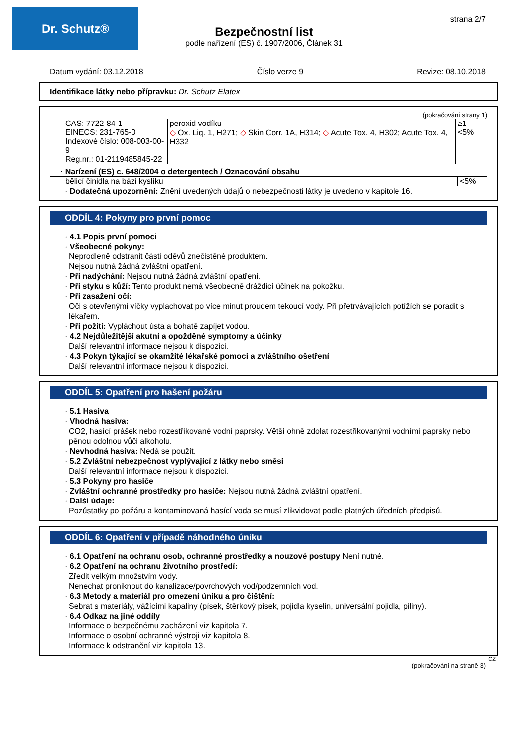Dr. Schutz® strana 2/7
Bezpečnostní list
podle nařízení (ES) č. 1907/2006, Článek 31
Datum vydání: 03.12.2018 Číslo verze 9 Revize: 08.10.2018
Identifikace látky nebo přípravku: Dr. Schutz Elatex
(pokračování strany 1)
| CAS: 7722-84-1 EINECS: 231-765-0 Indexové číslo: 008-003-00-9 Reg.nr.: 01-2119485845-22 | peroxid vodíku ◇ Ox. Liq. 1, H271; ◇ Skin Corr. 1A, H314; ◇ Acute Tox. 4, H302; Acute Tox. 4, H332 | ≥1-<5% |
| · Narízení (ES) c. 648/2004 o detergentech / Oznacování obsahu | |
| bělicí činidla na bázi kyslíku | <5% |
· Dodatečná upozornění: Znění uvedených údajů o nebezpečnosti látky je uvedeno v kapitole 16.
ODDÍL 4: Pokyny pro první pomoc
· 4.1 Popis první pomoci
· Všeobecné pokyny:
Neprodleně odstranit části oděvů znečistěné produktem.
Nejsou nutná žádná zvláštní opatření.
· Při nadýchání: Nejsou nutná žádná zvláštní opatření.
· Při styku s kůží: Tento produkt nemá všeobecně dráždicí účinek na pokožku.
· Při zasažení očí:
Oči s otevřenými víčky vyplachovat po více minut proudem tekoucí vody. Při přetrvávajících potížích se poradit s lékařem.
· Při požití: Vypláchout ústa a bohatě zapíjet vodou.
· 4.2 Nejdůležitější akutní a opožděné symptomy a účinky
Další relevantní informace nejsou k dispozici.
· 4.3 Pokyn týkající se okamžité lékařské pomoci a zvláštního ošetření
Další relevantní informace nejsou k dispozici.
ODDÍL 5: Opatření pro hašení požáru
· 5.1 Hasiva
· Vhodná hasiva:
CO2, hasící prášek nebo rozestřikované vodní paprsky. Větší ohně zdolat rozestřikovanými vodními paprsky nebo pěnou odolnou vůči alkoholu.
· Nevhodná hasiva: Nedá se použít.
· 5.2 Zvláštní nebezpečnost vyplývající z látky nebo směsi
Další relevantní informace nejsou k dispozici.
· 5.3 Pokyny pro hasiče
· Zvláštní ochranné prostředky pro hasiče: Nejsou nutná žádná zvláštní opatření.
· Další údaje:
Pozůstatky po požáru a kontaminovaná hasící voda se musí zlikvidovat podle platných úředních předpisů.
ODDÍL 6: Opatření v případě náhodného úniku
· 6.1 Opatření na ochranu osob, ochranné prostředky a nouzové postupy Není nutné.
· 6.2 Opatření na ochranu životního prostředí:
Zředit velkým množstvím vody.
Nenechat proniknout do kanalizace/povrchových vod/podzemních vod.
· 6.3 Metody a materiál pro omezení úniku a pro čištění:
Sebrat s materiály, vážícími kapaliny (písek, štěrkový písek, pojidla kyselin, universální pojidla, piliny).
· 6.4 Odkaz na jiné oddíly
Informace o bezpečnému zacházení viz kapitola 7.
Informace o osobní ochranné výstroji viz kapitola 8.
Informace k odstranění viz kapitola 13.
CZ
(pokračování na straně 3)